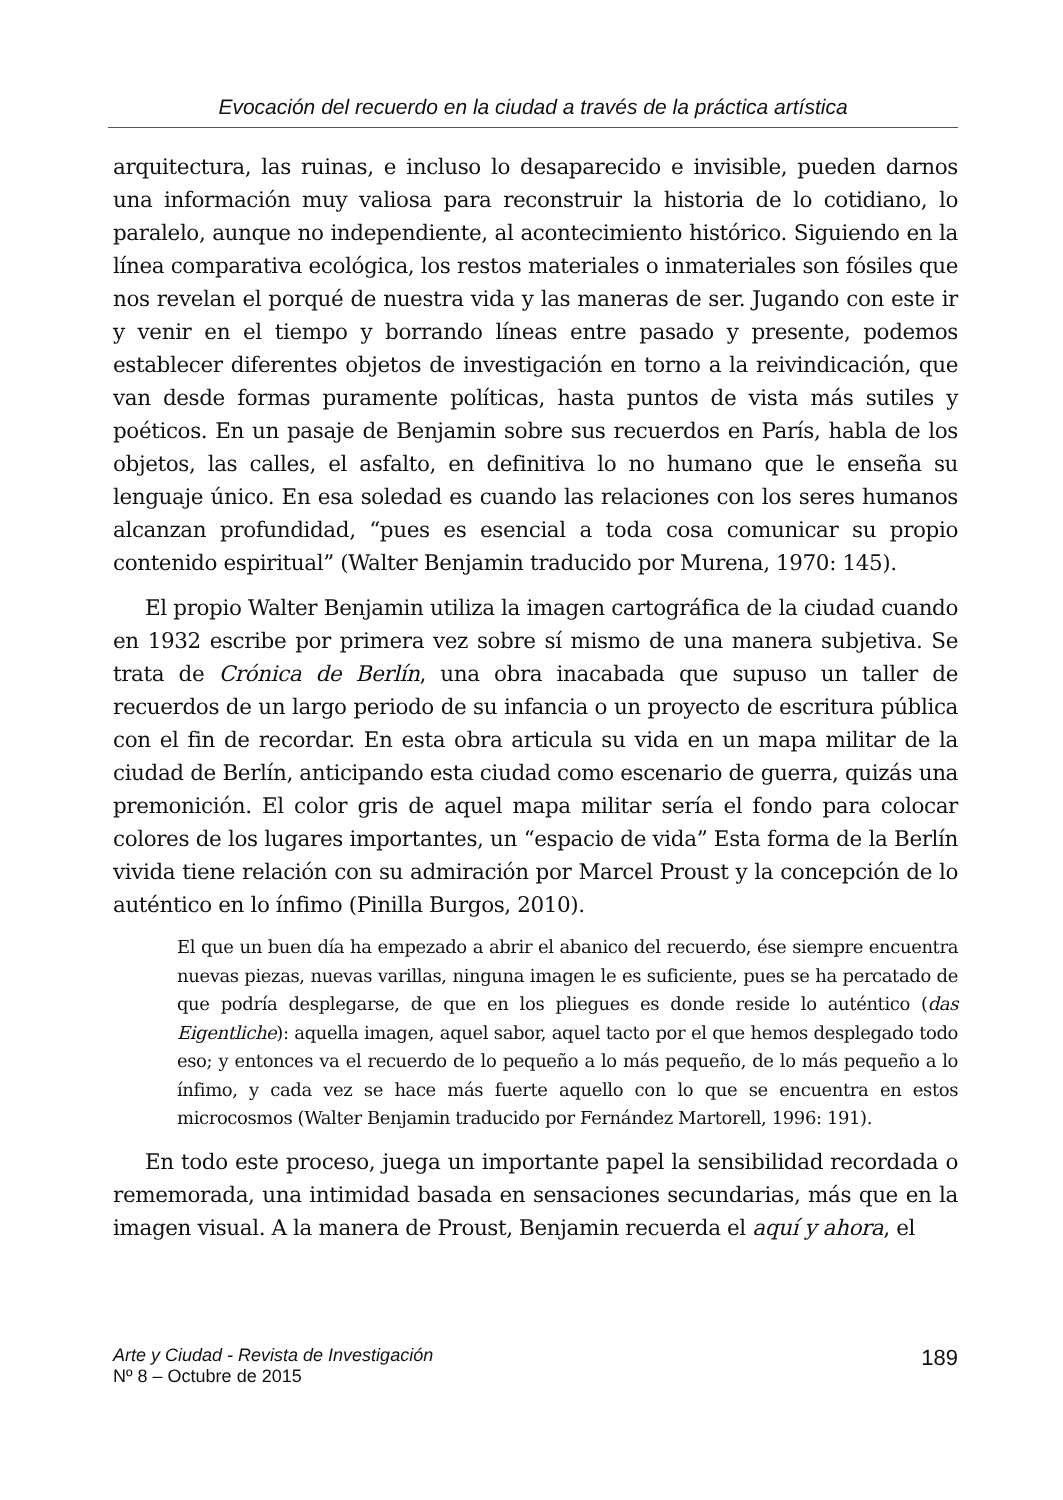Evocación del recuerdo en la ciudad a través de la práctica artística
arquitectura, las ruinas, e incluso lo desaparecido e invisible, pueden darnos una información muy valiosa para reconstruir la historia de lo cotidiano, lo paralelo, aunque no independiente, al acontecimiento histórico. Siguiendo en la línea comparativa ecológica, los restos materiales o inmateriales son fósiles que nos revelan el porqué de nuestra vida y las maneras de ser. Jugando con este ir y venir en el tiempo y borrando líneas entre pasado y presente, podemos establecer diferentes objetos de investigación en torno a la reivindicación, que van desde formas puramente políticas, hasta puntos de vista más sutiles y poéticos. En un pasaje de Benjamin sobre sus recuerdos en París, habla de los objetos, las calles, el asfalto, en definitiva lo no humano que le enseña su lenguaje único. En esa soledad es cuando las relaciones con los seres humanos alcanzan profundidad, “pues es esencial a toda cosa comunicar su propio contenido espiritual” (Walter Benjamin traducido por Murena, 1970: 145).
El propio Walter Benjamin utiliza la imagen cartográfica de la ciudad cuando en 1932 escribe por primera vez sobre sí mismo de una manera subjetiva. Se trata de Crónica de Berlín, una obra inacabada que supuso un taller de recuerdos de un largo periodo de su infancia o un proyecto de escritura pública con el fin de recordar. En esta obra articula su vida en un mapa militar de la ciudad de Berlín, anticipando esta ciudad como escenario de guerra, quizás una premonición. El color gris de aquel mapa militar sería el fondo para colocar colores de los lugares importantes, un “espacio de vida” Esta forma de la Berlín vivida tiene relación con su admiración por Marcel Proust y la concepción de lo auténtico en lo ínfimo (Pinilla Burgos, 2010).
El que un buen día ha empezado a abrir el abanico del recuerdo, ése siempre encuentra nuevas piezas, nuevas varillas, ninguna imagen le es suficiente, pues se ha percatado de que podría desplegarse, de que en los pliegues es donde reside lo auténtico (das Eigentliche): aquella imagen, aquel sabor, aquel tacto por el que hemos desplegado todo eso; y entonces va el recuerdo de lo pequeño a lo más pequeño, de lo más pequeño a lo ínfimo, y cada vez se hace más fuerte aquello con lo que se encuentra en estos microcosmos (Walter Benjamin traducido por Fernández Martorell, 1996: 191).
En todo este proceso, juega un importante papel la sensibilidad recordada o rememorada, una intimidad basada en sensaciones secundarias, más que en la imagen visual. A la manera de Proust, Benjamin recuerda el aquí y ahora, el
Arte y Ciudad - Revista de Investigación
Nº 8 – Octubre de 2015
189